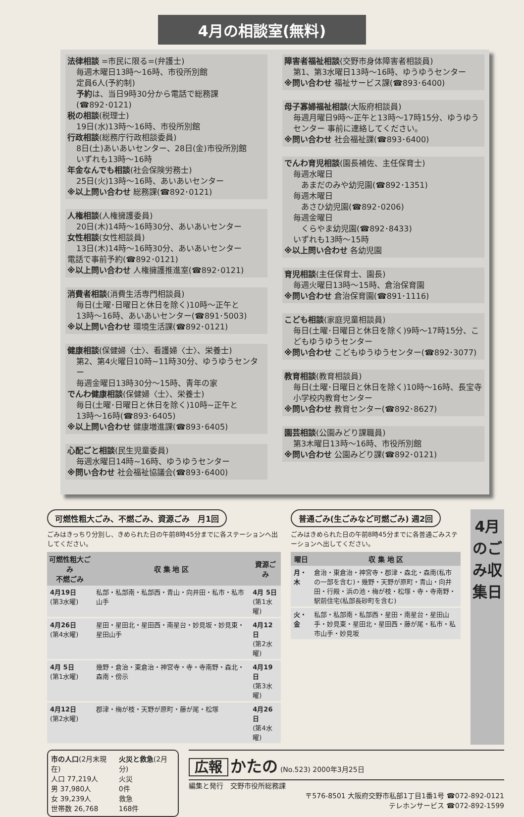4月の相談室(無料)
法律相談 =市民に限る=(弁護士)
毎週木曜日13時～16時、市役所別館
定員6人(予約制)
予約は、当日9時30分から電話で総務課
(☎892･0121)
税の相談(税理士)
19日(水)13時～16時、市役所別館
行政相談(総務庁行政相談委員)
8日(土)あいあいセンター、28日(金)市役所別館
いずれも13時～16時
年金なんでも相談(社会保険労務士)
25日(火)13時～16時、あいあいセンター
※以上問い合わせ 総務課(☎892･0121)
人権相談(人権擁護委員)
20日(木)14時～16時30分、あいあいセンター
女性相談(女性相談員)
13日(木)14時～16時30分、あいあいセンター
電話で事前予約(☎892･0121)
※以上問い合わせ 人権擁護推進室(☎892･0121)
消費者相談(消費生活専門相談員)
毎日(土曜･日曜日と休日を除く)10時～正午と
13時～16時、あいあいセンター(☎891･5003)
※以上問い合わせ 環境生活課(☎892･0121)
健康相談(保健婦〈士〉、看護婦〈士〉、栄養士)
第2、第4火曜日10時~11時30分、ゆうゆうセンター
毎週金曜日13時30分～15時、青年の家
でんわ健康相談(保健婦〈士〉、栄養士)
毎日(土曜･日曜日と休日を除く)10時~正午と
13時～16時(☎893･6405)
※以上問い合わせ 健康増進課(☎893･6405)
心配ごと相談(民生児童委員)
毎週水曜日14時~16時、ゆうゆうセンター
※問い合わせ 社会福祉協議会(☎893･6400)
障害者福祉相談(交野市身体障害者相談員)
第1、第3水曜日13時～16時、ゆうゆうセンター
※問い合わせ 福祉サービス課(☎893･6400)
母子寡婦福祉相談(大阪府相談員)
毎週月曜日9時～正午と13時～17時15分、ゆうゆうセンター 事前に連絡してください。
※問い合わせ 社会福祉課(☎893･6400)
でんわ育児相談(園長補佐、主任保育士)
毎週水曜日
　あまだのみや幼児園(☎892･1351)
毎週木曜日
　あさひ幼児園(☎892･0206)
毎週金曜日
　くらやま幼児園(☎892･8433)
いずれも13時～15時
※以上問い合わせ 各幼児園
育児相談(主任保育士、園長)
毎週火曜日13時～15時、倉治保育園
※問い合わせ 倉治保育園(☎891･1116)
こども相談(家庭児童相談員)
毎日(土曜･日曜日と休日を除く)9時～17時15分、こどもゆうゆうセンター
※問い合わせ こどもゆうゆうセンター(☎892･3077)
教育相談(教育相談員)
毎日(土曜･日曜日と休日を除く)10時～16時、長宝寺小学校内教育センター
※問い合わせ 教育センター(☎892･8627)
園芸相談(公園みどり課職員)
第3木曜日13時～16時、市役所別館
※問い合わせ 公園みどり課(☎892･0121)
可燃性粗大ごみ、不燃ごみ、資源ごみ　月1回
ごみはきっちり分別し、きめられた日の午前8時45分までに各ステーションへ出してください。
| 可燃性粗大ごみ 不燃ごみ | 収 集 地 区 | 資源ごみ |
| --- | --- | --- |
| 4月19日 (第3水曜) | 私部・私部南・私部西・青山・向井田・私市・私市山手 | 4月 5日 (第1水曜) |
| 4月26日 (第4水曜) | 星田・星田北・星田西・南星台・妙見坂・妙見東・星田山手 | 4月12日 (第2水曜) |
| 4月 5日 (第1水曜) | 幾野・倉治・東倉治・神宮寺・寺・寺南野・森北・森南・傍示 | 4月19日 (第3水曜) |
| 4月12日 (第2水曜) | 郡津・梅が枝・天野が原町・藤が尾・松塚 | 4月26日 (第4水曜) |
普通ごみ(生ごみなど可燃ごみ) 週2回
ごみはきめられた日の午前8時45分までに各普通ごみステーションへ出してください。
| 曜日 | 収 集 地 区 |
| --- | --- |
| 月・木 | 倉治・東倉治・神宮寺・郡津・森北・森南(私市の一部を含む)・幾野・天野が原町・青山・向井田・行殿・浜の池・梅が枝・松塚・寺・寺南野・駅前住宅(私部長砂町を含む) |
| 火・金 | 私部・私部南・私部西・星田・南星台・星田山手・妙見東・星田北・星田西・藤が尾・私市・私市山手・妙見坂 |
4月のごみ収集日
市の人口(2月末現在)
人口 77,219人
男 37,980人
女 39,239人
世帯数 26,768
火災と救急(2月分)
火災
0件
救急
168件
広報 かたの (No.523) 2000年3月25日
編集と発行　交野市役所総務課
〒576-8501 大阪府交野市私部1丁目1番1号 ☎072-892-0121
テレホンサービス ☎072-892-1599